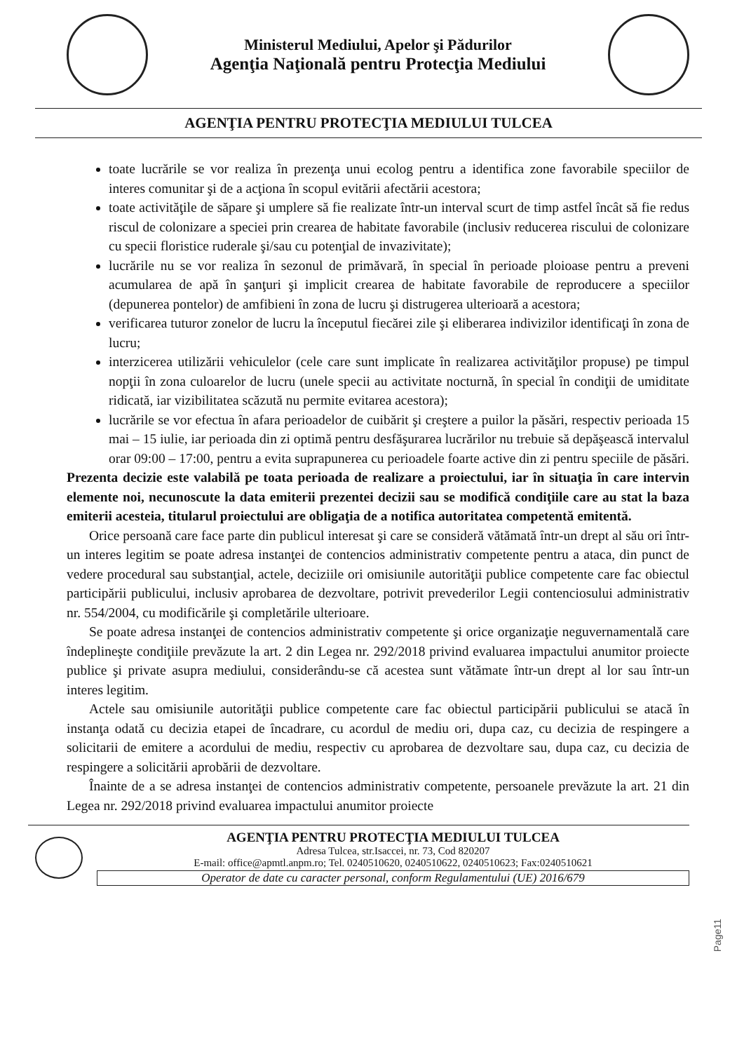Ministerul Mediului, Apelor şi Pădurilor
Agenţia Naţională pentru Protecţia Mediului
AGENŢIA PENTRU PROTECŢIA MEDIULUI TULCEA
toate lucrările se vor realiza în prezenţa unui ecolog pentru a identifica zone favorabile speciilor de interes comunitar şi de a acţiona în scopul evitării afectării acestora;
toate activităţile de săpare şi umplere să fie realizate într-un interval scurt de timp astfel încât să fie redus riscul de colonizare a speciei prin crearea de habitate favorabile (inclusiv reducerea riscului de colonizare cu specii floristice ruderale şi/sau cu potenţial de invazivitate);
lucrările nu se vor realiza în sezonul de primăvară, în special în perioade ploioase pentru a preveni acumularea de apă în şanţuri şi implicit crearea de habitate favorabile de reproducere a speciilor (depunerea pontelor) de amfibieni în zona de lucru şi distrugerea ulterioară a acestora;
verificarea tuturor zonelor de lucru la începutul fiecărei zile şi eliberarea indivizilor identificaţi în zona de lucru;
interzicerea utilizării vehiculelor (cele care sunt implicate în realizarea activităţilor propuse) pe timpul nopţii în zona culoarelor de lucru (unele specii au activitate nocturnă, în special în condiţii de umiditate ridicată, iar vizibilitatea scăzută nu permite evitarea acestora);
lucrările se vor efectua în afara perioadelor de cuibărit şi creştere a puilor la păsări, respectiv perioada 15 mai – 15 iulie, iar perioada din zi optimă pentru desfăşurarea lucrărilor nu trebuie să depăşească intervalul orar 09:00 – 17:00, pentru a evita suprapunerea cu perioadele foarte active din zi pentru speciile de păsări.
Prezenta decizie este valabilă pe toata perioada de realizare a proiectului, iar în situaţia în care intervin elemente noi, necunoscute la data emiterii prezentei decizii sau se modifică condiţiile care au stat la baza emiterii acesteia, titularul proiectului are obligaţia de a notifica autoritatea competentă emitentă.
Orice persoană care face parte din publicul interesat şi care se consideră vătămată într-un drept al său ori într-un interes legitim se poate adresa instanţei de contencios administrativ competente pentru a ataca, din punct de vedere procedural sau substanţial, actele, deciziile ori omisiunile autorităţii publice competente care fac obiectul participării publicului, inclusiv aprobarea de dezvoltare, potrivit prevederilor Legii contenciosului administrativ nr. 554/2004, cu modificările şi completările ulterioare.
Se poate adresa instanţei de contencios administrativ competente şi orice organizaţie neguvernamentală care îndeplineşte condiţiile prevăzute la art. 2 din Legea nr. 292/2018 privind evaluarea impactului anumitor proiecte publice şi private asupra mediului, considerându-se că acestea sunt vătămate într-un drept al lor sau într-un interes legitim.
Actele sau omisiunile autorităţii publice competente care fac obiectul participării publicului se atacă în instanţa odată cu decizia etapei de încadrare, cu acordul de mediu ori, dupa caz, cu decizia de respingere a solicitarii de emitere a acordului de mediu, respectiv cu aprobarea de dezvoltare sau, dupa caz, cu decizia de respingere a solicitării aprobării de dezvoltare.
Înainte de a se adresa instanţei de contencios administrativ competente, persoanele prevăzute la art. 21 din Legea nr. 292/2018 privind evaluarea impactului anumitor proiecte
AGENŢIA PENTRU PROTECŢIA MEDIULUI TULCEA
Adresa Tulcea, str.Isaccei, nr. 73, Cod 820207
E-mail: office@apmtl.anpm.ro; Tel. 0240510620, 0240510622, 0240510623; Fax:0240510621
Operator de date cu caracter personal, conform Regulamentului (UE) 2016/679
Page11